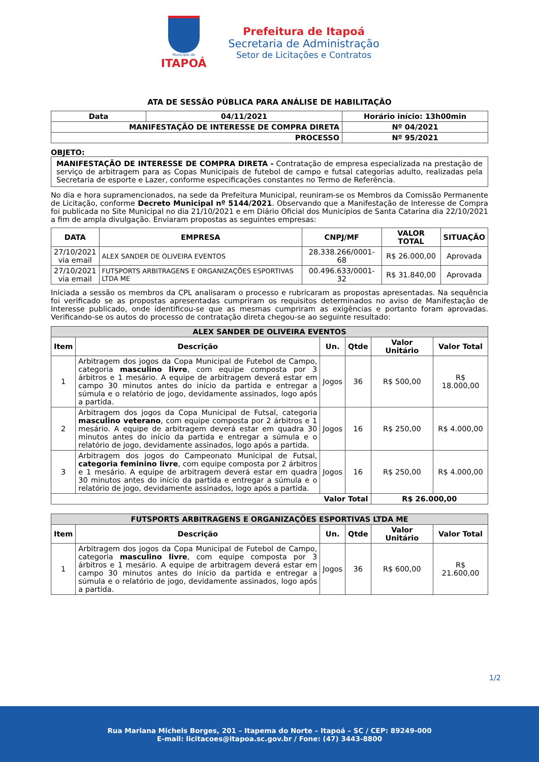Município de
ITAPOÁ
Prefeitura de Itapoá
Secretaria de Administração
Setor de Licitações e Contratos
ATA DE SESSÃO PÚBLICA PARA ANÁLISE DE HABILITAÇÃO
| Data | 04/11/2021 | Horário início: 13h00min |
| --- | --- | --- |
| MANIFESTAÇÃO DE INTERESSE DE COMPRA DIRETA | | Nº 04/2021 |
| PROCESSO | | Nº 95/2021 |
OBJETO:
MANIFESTAÇÃO DE INTERESSE DE COMPRA DIRETA - Contratação de empresa especializada na prestação de serviço de arbitragem para as Copas Municipais de futebol de campo e futsal categorias adulto, realizadas pela Secretaria de esporte e Lazer, conforme especificações constantes no Termo de Referência.
No dia e hora supramencionados, na sede da Prefeitura Municipal, reuniram-se os Membros da Comissão Permanente de Licitação, conforme Decreto Municipal nº 5144/2021. Observando que a Manifestação de Interesse de Compra foi publicada no Site Municipal no dia 21/10/2021 e em Diário Oficial dos Municípios de Santa Catarina dia 22/10/2021 a fim de ampla divulgação. Enviaram propostas as seguintes empresas:
| DATA | EMPRESA | CNPJ/MF | VALOR TOTAL | SITUAÇÃO |
| --- | --- | --- | --- | --- |
| 27/10/2021 via email | ALEX SANDER DE OLIVEIRA EVENTOS | 28.338.266/0001-68 | R$ 26.000,00 | Aprovada |
| 27/10/2021 via email | FUTSPORTS ARBITRAGENS E ORGANIZAÇÕES ESPORTIVAS LTDA ME | 00.496.633/0001-32 | R$ 31.840,00 | Aprovada |
Iniciada a sessão os membros da CPL analisaram o processo e rubricaram as propostas apresentadas. Na sequência foi verificado se as propostas apresentadas cumpriram os requisitos determinados no aviso de Manifestação de Interesse publicado, onde identificou-se que as mesmas cumpriram as exigências e portanto foram aprovadas. Verificando-se os autos do processo de contratação direta chegou-se ao seguinte resultado:
| ALEX SANDER DE OLIVEIRA EVENTOS | | | | | |
| --- | --- | --- | --- | --- | --- |
| Item | Descrição | Un. | Qtde | Valor Unitário | Valor Total |
| 1 | Arbitragem dos jogos da Copa Municipal de Futebol de Campo, categoria masculino livre , com equipe composta por 3 árbitros e 1 mesário. A equipe de arbitragem deverá estar em campo 30 minutos antes do início da partida e entregar a súmula e o relatório de jogo, devidamente assinados, logo após a partida. | Jogos | 36 | R$ 500,00 | R$ 18.000,00 |
| 2 | Arbitragem dos jogos da Copa Municipal de Futsal, categoria masculino veterano , com equipe composta por 2 árbitros e 1 mesário. A equipe de arbitragem deverá estar em quadra 30 minutos antes do início da partida e entregar a súmula e o relatório de jogo, devidamente assinados, logo após a partida. | Jogos | 16 | R$ 250,00 | R$ 4.000,00 |
| 3 | Arbitragem dos jogos do Campeonato Municipal de Futsal, categoria feminino livre , com equipe composta por 2 árbitros e 1 mesário. A equipe de arbitragem deverá estar em quadra 30 minutos antes do início da partida e entregar a súmula e o relatório de jogo, devidamente assinados, logo após a partida. | Jogos | 16 | R$ 250,00 | R$ 4.000,00 |
| Valor Total | | | | R$ 26.000,00 | |
| FUTSPORTS ARBITRAGENS E ORGANIZAÇÕES ESPORTIVAS LTDA ME | | | | | |
| --- | --- | --- | --- | --- | --- |
| Item | Descrição | Un. | Qtde | Valor Unitário | Valor Total |
| 1 | Arbitragem dos jogos da Copa Municipal de Futebol de Campo, categoria masculino livre , com equipe composta por 3 árbitros e 1 mesário. A equipe de arbitragem deverá estar em campo 30 minutos antes do início da partida e entregar a súmula e o relatório de jogo, devidamente assinados, logo após a partida. | Jogos | 36 | R$ 600,00 | R$ 21.600,00 |
1/2
Rua Mariana Michels Borges, 201 – Itapema do Norte – Itapoá – SC / CEP: 89249-000
E-mail: licitacoes@itapoa.sc.gov.br / Fone: (47) 3443-8800